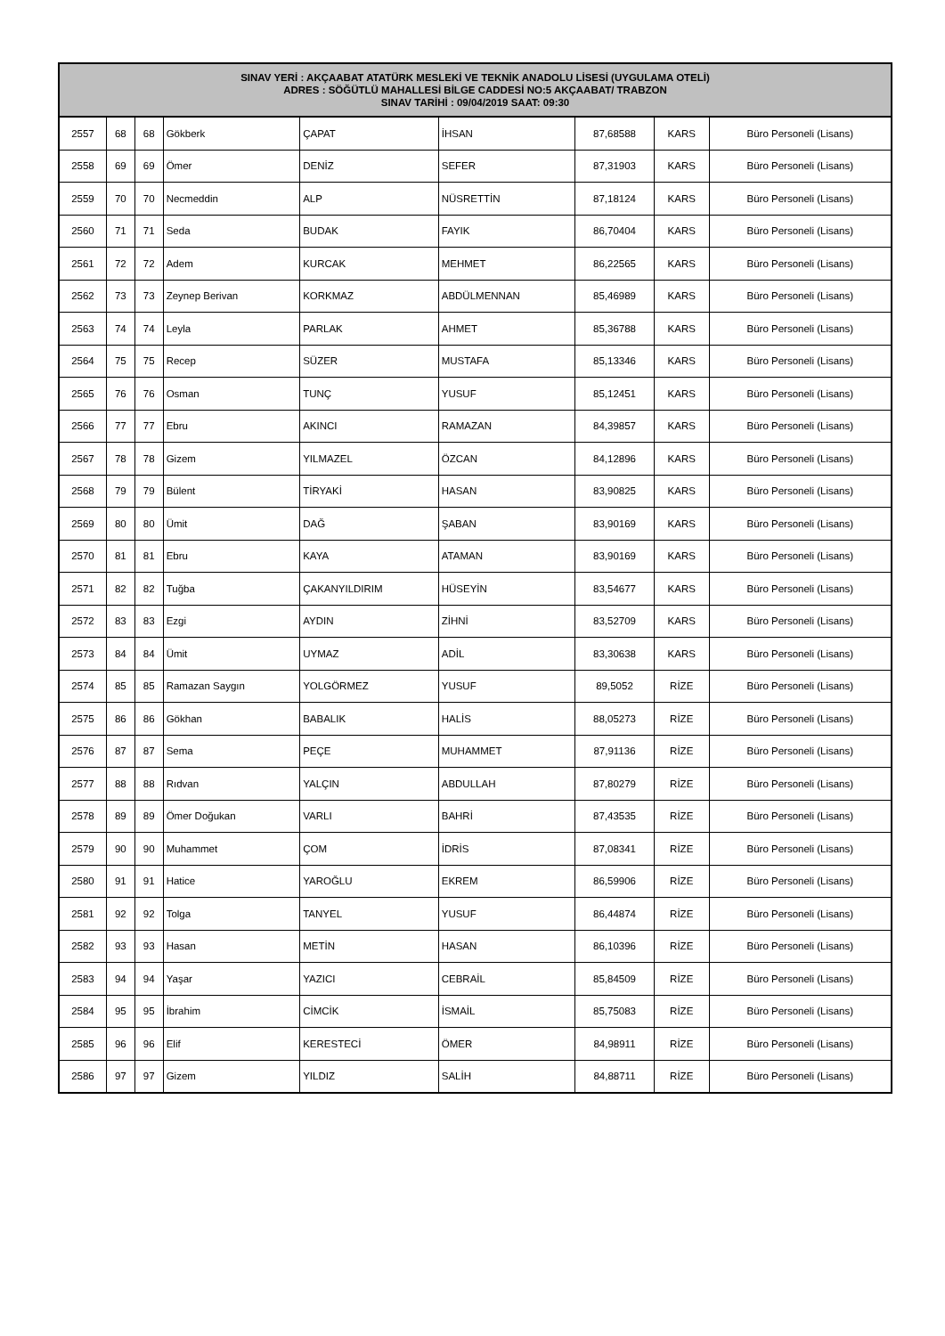| SINAV YERİ : AKÇAABAT ATATÜRK MESLEKİ VE TEKNİK ANADOLU LİSESİ (UYGULAMA OTELİ) ADRES : SÖĞÜTLÜ MAHALLESİ BİLGE CADDESİ NO:5 AKÇAABAT/ TRABZON SINAV TARİHİ : 09/04/2019 SAAT: 09:30 | | | | | | | | |
| --- | --- | --- | --- | --- | --- | --- | --- | --- |
| 2557 | 68 | 68 | Gökberk | ÇAPAT | İHSAN | 87,68588 | KARS | Büro Personeli (Lisans) |
| 2558 | 69 | 69 | Ömer | DENİZ | SEFER | 87,31903 | KARS | Büro Personeli (Lisans) |
| 2559 | 70 | 70 | Necmeddin | ALP | NÜSRETTİN | 87,18124 | KARS | Büro Personeli (Lisans) |
| 2560 | 71 | 71 | Seda | BUDAK | FAYIK | 86,70404 | KARS | Büro Personeli (Lisans) |
| 2561 | 72 | 72 | Adem | KURCAK | MEHMET | 86,22565 | KARS | Büro Personeli (Lisans) |
| 2562 | 73 | 73 | Zeynep Berivan | KORKMAZ | ABDÜLMENNAN | 85,46989 | KARS | Büro Personeli (Lisans) |
| 2563 | 74 | 74 | Leyla | PARLAK | AHMET | 85,36788 | KARS | Büro Personeli (Lisans) |
| 2564 | 75 | 75 | Recep | SÜZER | MUSTAFA | 85,13346 | KARS | Büro Personeli (Lisans) |
| 2565 | 76 | 76 | Osman | TUNÇ | YUSUF | 85,12451 | KARS | Büro Personeli (Lisans) |
| 2566 | 77 | 77 | Ebru | AKINCI | RAMAZAN | 84,39857 | KARS | Büro Personeli (Lisans) |
| 2567 | 78 | 78 | Gizem | YILMAZEL | ÖZCAN | 84,12896 | KARS | Büro Personeli (Lisans) |
| 2568 | 79 | 79 | Bülent | TİRYAKİ | HASAN | 83,90825 | KARS | Büro Personeli (Lisans) |
| 2569 | 80 | 80 | Ümit | DAĞ | ŞABAN | 83,90169 | KARS | Büro Personeli (Lisans) |
| 2570 | 81 | 81 | Ebru | KAYA | ATAMAN | 83,90169 | KARS | Büro Personeli (Lisans) |
| 2571 | 82 | 82 | Tuğba | ÇAKANYILDIRIM | HÜSEYİN | 83,54677 | KARS | Büro Personeli (Lisans) |
| 2572 | 83 | 83 | Ezgi | AYDIN | ZİHNİ | 83,52709 | KARS | Büro Personeli (Lisans) |
| 2573 | 84 | 84 | Ümit | UYMAZ | ADİL | 83,30638 | KARS | Büro Personeli (Lisans) |
| 2574 | 85 | 85 | Ramazan Saygın | YOLGÖRMEZ | YUSUF | 89,5052 | RİZE | Büro Personeli (Lisans) |
| 2575 | 86 | 86 | Gökhan | BABALIK | HALİS | 88,05273 | RİZE | Büro Personeli (Lisans) |
| 2576 | 87 | 87 | Sema | PEÇE | MUHAMMET | 87,91136 | RİZE | Büro Personeli (Lisans) |
| 2577 | 88 | 88 | Rıdvan | YALÇIN | ABDULLAH | 87,80279 | RİZE | Büro Personeli (Lisans) |
| 2578 | 89 | 89 | Ömer Doğukan | VARLI | BAHRİ | 87,43535 | RİZE | Büro Personeli (Lisans) |
| 2579 | 90 | 90 | Muhammet | ÇOM | İDRİS | 87,08341 | RİZE | Büro Personeli (Lisans) |
| 2580 | 91 | 91 | Hatice | YAROĞLU | EKREM | 86,59906 | RİZE | Büro Personeli (Lisans) |
| 2581 | 92 | 92 | Tolga | TANYEL | YUSUF | 86,44874 | RİZE | Büro Personeli (Lisans) |
| 2582 | 93 | 93 | Hasan | METİN | HASAN | 86,10396 | RİZE | Büro Personeli (Lisans) |
| 2583 | 94 | 94 | Yaşar | YAZICI | CEBRAİL | 85,84509 | RİZE | Büro Personeli (Lisans) |
| 2584 | 95 | 95 | İbrahim | CİMCİK | İSMAİL | 85,75083 | RİZE | Büro Personeli (Lisans) |
| 2585 | 96 | 96 | Elif | KERESTECİ | ÖMER | 84,98911 | RİZE | Büro Personeli (Lisans) |
| 2586 | 97 | 97 | Gizem | YILDIZ | SALİH | 84,88711 | RİZE | Büro Personeli (Lisans) |